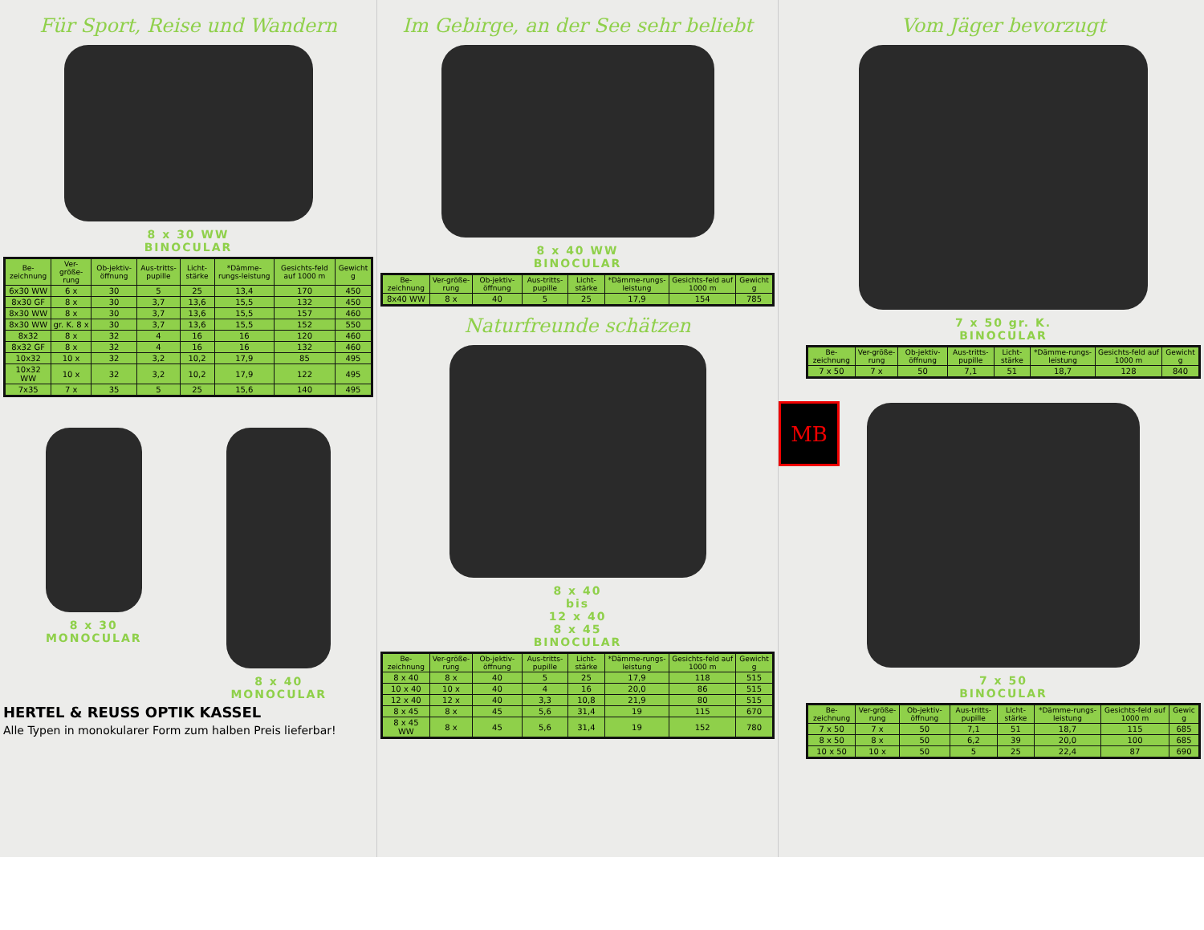Für Sport, Reise und Wandern
8 x 30 WW
BINOCULAR
| Be-zeichnung | Ver-größe-rung | Ob-jektiv-öffnung | Aus-tritts-pupille | Licht-stärke | *Dämme-rungs-leistung | Gesichts-feld auf 1000 m | Gewicht g |
| --- | --- | --- | --- | --- | --- | --- | --- |
| 6x30 WW | 6 x | 30 | 5 | 25 | 13,4 | 170 | 450 |
| 8x30 GF | 8 x | 30 | 3,7 | 13,6 | 15,5 | 132 | 450 |
| 8x30 WW | 8 x | 30 | 3,7 | 13,6 | 15,5 | 157 | 460 |
| 8x30 WW | gr. K. 8 x | 30 | 3,7 | 13,6 | 15,5 | 152 | 550 |
| 8x32 | 8 x | 32 | 4 | 16 | 16 | 120 | 460 |
| 8x32 GF | 8 x | 32 | 4 | 16 | 16 | 132 | 460 |
| 10x32 | 10 x | 32 | 3,2 | 10,2 | 17,9 | 85 | 495 |
| 10x32 WW | 10 x | 32 | 3,2 | 10,2 | 17,9 | 122 | 495 |
| 7x35 | 7 x | 35 | 5 | 25 | 15,6 | 140 | 495 |
8 x 30
MONOCULAR
8 x 40
MONOCULAR
HERTEL & REUSS OPTIK KASSEL
Alle Typen in monokularer Form zum halben Preis lieferbar!
Im Gebirge, an der See sehr beliebt
8 x 40 WW
BINOCULAR
| Be-zeichnung | Ver-größe-rung | Ob-jektiv-öffnung | Aus-tritts-pupille | Licht-stärke | *Dämme-rungs-leistung | Gesichts-feld auf 1000 m | Gewicht g |
| --- | --- | --- | --- | --- | --- | --- | --- |
| 8x40 WW | 8 x | 40 | 5 | 25 | 17,9 | 154 | 785 |
Naturfreunde schätzen
8 x 40
bis
12 x 40
8 x 45
BINOCULAR
| Be-zeichnung | Ver-größe-rung | Ob-jektiv-öffnung | Aus-tritts-pupille | Licht-stärke | *Dämme-rungs-leistung | Gesichts-feld auf 1000 m | Gewicht g |
| --- | --- | --- | --- | --- | --- | --- | --- |
| 8 x 40 | 8 x | 40 | 5 | 25 | 17,9 | 118 | 515 |
| 10 x 40 | 10 x | 40 | 4 | 16 | 20,0 | 86 | 515 |
| 12 x 40 | 12 x | 40 | 3,3 | 10,8 | 21,9 | 80 | 515 |
| 8 x 45 | 8 x | 45 | 5,6 | 31,4 | 19 | 115 | 670 |
| 8 x 45 WW | 8 x | 45 | 5,6 | 31,4 | 19 | 152 | 780 |
MB
Vom Jäger bevorzugt
7 x 50 gr. K.
BINOCULAR
| Be-zeichnung | Ver-größe-rung | Ob-jektiv-öffnung | Aus-tritts-pupille | Licht-stärke | *Dämme-rungs-leistung | Gesichts-feld auf 1000 m | Gewicht g |
| --- | --- | --- | --- | --- | --- | --- | --- |
| 7 x 50 | 7 x | 50 | 7,1 | 51 | 18,7 | 128 | 840 |
7 x 50
BINOCULAR
| Be-zeichnung | Ver-größe-rung | Ob-jektiv-öffnung | Aus-tritts-pupille | Licht-stärke | *Dämme-rungs-leistung | Gesichts-feld auf 1000 m | Gewic g |
| --- | --- | --- | --- | --- | --- | --- | --- |
| 7 x 50 | 7 x | 50 | 7,1 | 51 | 18,7 | 115 | 685 |
| 8 x 50 | 8 x | 50 | 6,2 | 39 | 20,0 | 100 | 685 |
| 10 x 50 | 10 x | 50 | 5 | 25 | 22,4 | 87 | 690 |